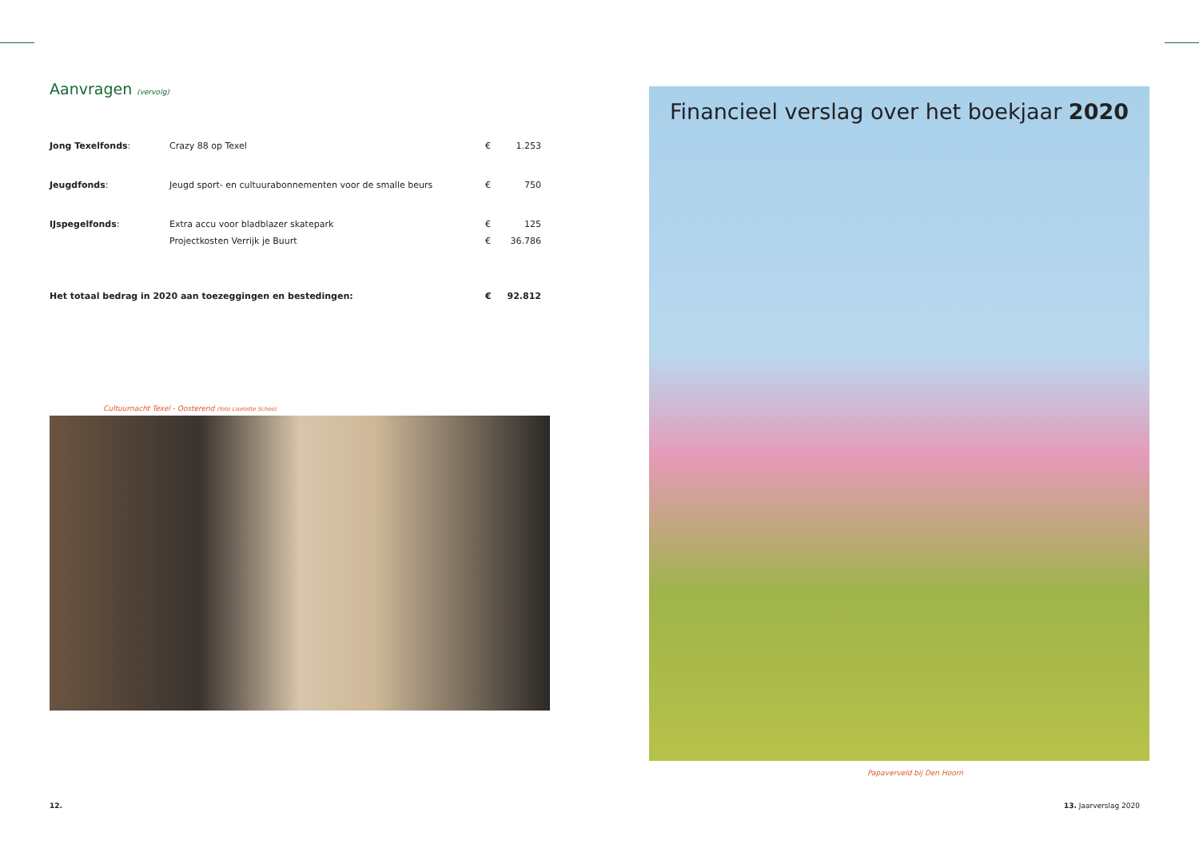Aanvragen (vervolg)
| Jong Texelfonds : | Crazy 88 op Texel | € | 1.253 |
| Jeugdfonds : | Jeugd sport- en cultuurabonnementen voor de smalle beurs | € | 750 |
| IJspegelfonds : | Extra accu voor bladblazer skatepark | € | 125 |
| | Projectkosten Verrijk je Buurt | € | 36.786 |
| Het totaal bedrag in 2020 aan toezeggingen en bestedingen: | | € | 92.812 |
Cultuurnacht Texel - Oosterend (foto Liselotte Schoo)
Financieel verslag over het boekjaar 2020
Papaverveld bij Den Hoorn
12. 13. Jaarverslag 2020